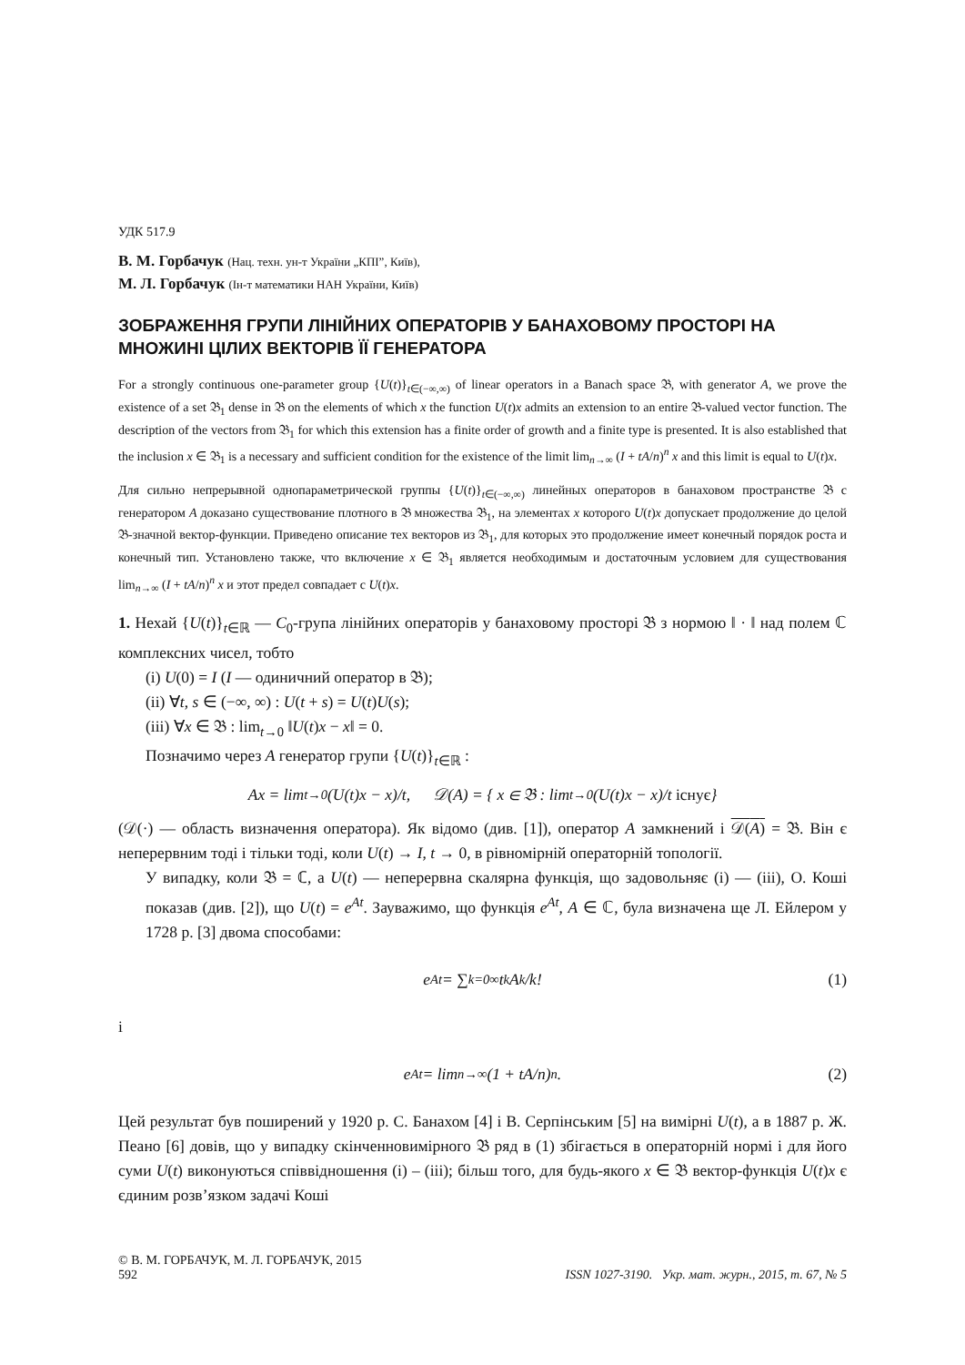УДК 517.9
В. М. Горбачук (Нац. техн. ун-т України „КПІ”, Київ),
М. Л. Горбачук (Ін-т математики НАН України, Київ)
ЗОБРАЖЕННЯ ГРУПИ ЛІНІЙНИХ ОПЕРАТОРІВ У БАНАХОВОМУ ПРОСТОРІ НА МНОЖИНІ ЦІЛИХ ВЕКТОРІВ ЇЇ ГЕНЕРАТОРА
For a strongly continuous one-parameter group {U(t)}<sub>t∈(−∞,∞)</sub> of linear operators in a Banach space 𝔅, with generator A, we prove the existence of a set 𝔅<sub>1</sub> dense in 𝔅 on the elements of which x the function U(t)x admits an extension to an entire 𝔅-valued vector function. The description of the vectors from 𝔅<sub>1</sub> for which this extension has a finite order of growth and a finite type is presented. It is also established that the inclusion x ∈ 𝔅<sub>1</sub> is a necessary and sufficient condition for the existence of the limit lim<sub>n→∞</sub> (I + tA/n)<sup>n</sup> x and this limit is equal to U(t)x.
Для сильно непрерывной однопараметрической группы {U(t)}<sub>t∈(−∞,∞)</sub> линейных операторов в банаховом пространстве 𝔅 с генератором A доказано существование плотного в 𝔅 множества 𝔅<sub>1</sub>, на элементах x которого U(t)x допускает продолжение до целой 𝔅-значной вектор-функции. Приведено описание тех векторов из 𝔅<sub>1</sub>, для которых это продолжение имеет конечный порядок роста и конечный тип. Установлено также, что включение x ∈ 𝔅<sub>1</sub> является необходимым и достаточным условием для существования lim<sub>n→∞</sub> (I + tA/n)<sup>n</sup> x и этот предел совпадает с U(t)x.
1. Нехай {U(t)}<sub>t∈ℝ</sub> — C<sub>0</sub>-група лінійних операторів у банаховому просторі 𝔅 з нормою ‖ · ‖ над полем ℂ комплексних чисел, тобто
(i) U(0) = I (I — одиничний оператор в 𝔅);
(ii) ∀t, s ∈ (−∞, ∞) : U(t + s) = U(t)U(s);
(iii) ∀x ∈ 𝔅 : lim<sub>t→0</sub> ‖U(t)x − x‖ = 0.
Позначимо через A генератор групи {U(t)}<sub>t∈ℝ</sub> :
Ax = lim<sub>t→0</sub> (U(t)x − x)/t, 𝒟(A) = { x ∈ 𝔅 : lim<sub>t→0</sub> (U(t)x − x)/t існує }
(𝒟(·) — область визначення оператора). Як відомо (див. [1]), оператор A замкнений і 𝒟(A) = 𝔅. Він є неперервним тоді і тільки тоді, коли U(t) → I, t → 0, в рівномірній операторній топології.
У випадку, коли 𝔅 = ℂ, а U(t) — неперервна скалярна функція, що задовольняє (i) — (iii), О. Коші показав (див. [2]), що U(t) = e<sup>At</sup>. Зауважимо, що функція e<sup>At</sup>, A ∈ ℂ, була визначена ще Л. Ейлером у 1728 р. [3] двома способами:
e<sup>At</sup> = ∑<sub>k=0</sub><sup>∞</sup> t<sup>k</sup>A<sup>k</sup>/k! (1)
і
e<sup>At</sup> = lim<sub>n→∞</sub> (1 + tA/n)<sup>n</sup>. (2)
Цей результат був поширений у 1920 р. С. Банахом [4] і В. Серпінським [5] на вимірні U(t), а в 1887 р. Ж. Пеано [6] довів, що у випадку скінченновимірного 𝔅 ряд в (1) збігається в операторній нормі і для його суми U(t) виконуються співвідношення (i) – (iii); більш того, для будь-якого x ∈ 𝔅 вектор-функція U(t)x є єдиним розв’язком задачі Коші
© В. М. ГОРБАЧУК, М. Л. ГОРБАЧУК, 2015
592 ISSN 1027-3190. Укр. мат. журн., 2015, т. 67, № 5